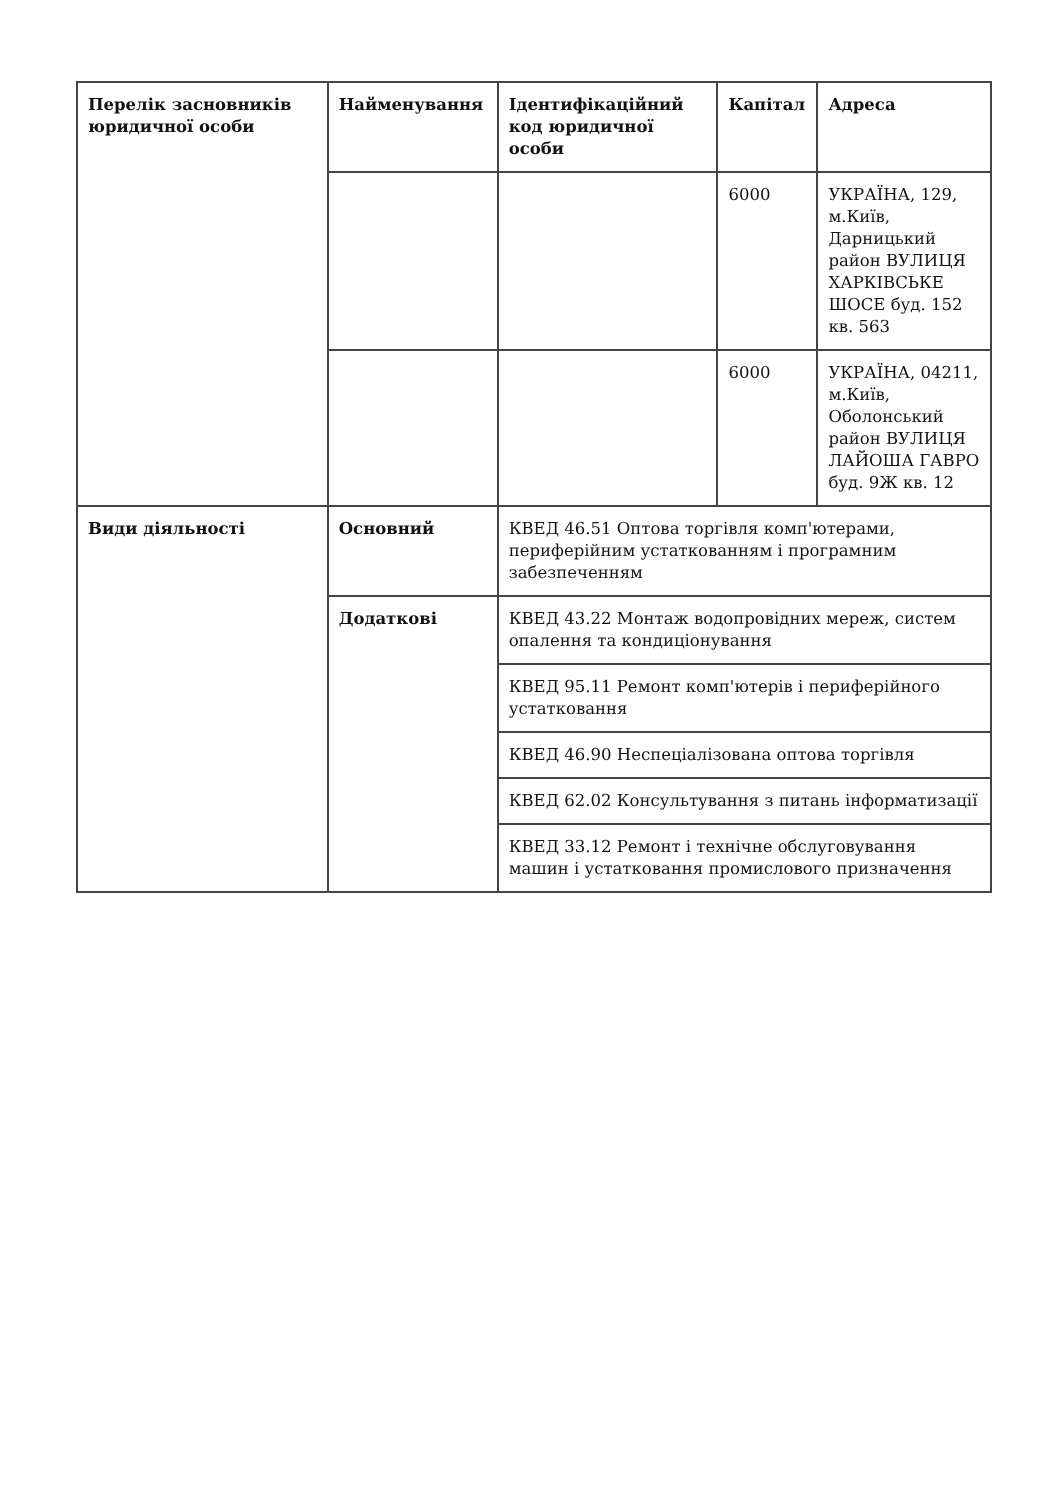| Перелік засновників юридичної особи | Найменування | Ідентифікаційний код юридичної особи | Капітал | Адреса |
| --- | --- | --- | --- | --- |
| | | | 6000 | УКРАЇНА, 129, м.Київ, Дарницький район ВУЛИЦЯ ХАРКІВСЬКЕ ШОСЕ буд. 152 кв. 563 |
| | | | 6000 | УКРАЇНА, 04211, м.Київ, Оболонський район ВУЛИЦЯ ЛАЙОША ГАВРО буд. 9Ж кв. 12 |
| Види діяльності | Основний | КВЕД 46.51 Оптова торгівля комп'ютерами, периферійним устаткованням і програмним забезпеченням | | |
| | Додаткові | КВЕД 43.22 Монтаж водопровідних мереж, систем опалення та кондиціонування | | |
| | | КВЕД 95.11 Ремонт комп'ютерів і периферійного устатковання | | |
| | | КВЕД 46.90 Неспеціалізована оптова торгівля | | |
| | | КВЕД 62.02 Консультування з питань інформатизації | | |
| | | КВЕД 33.12 Ремонт і технічне обслуговування машин і устатковання промислового призначення | | |